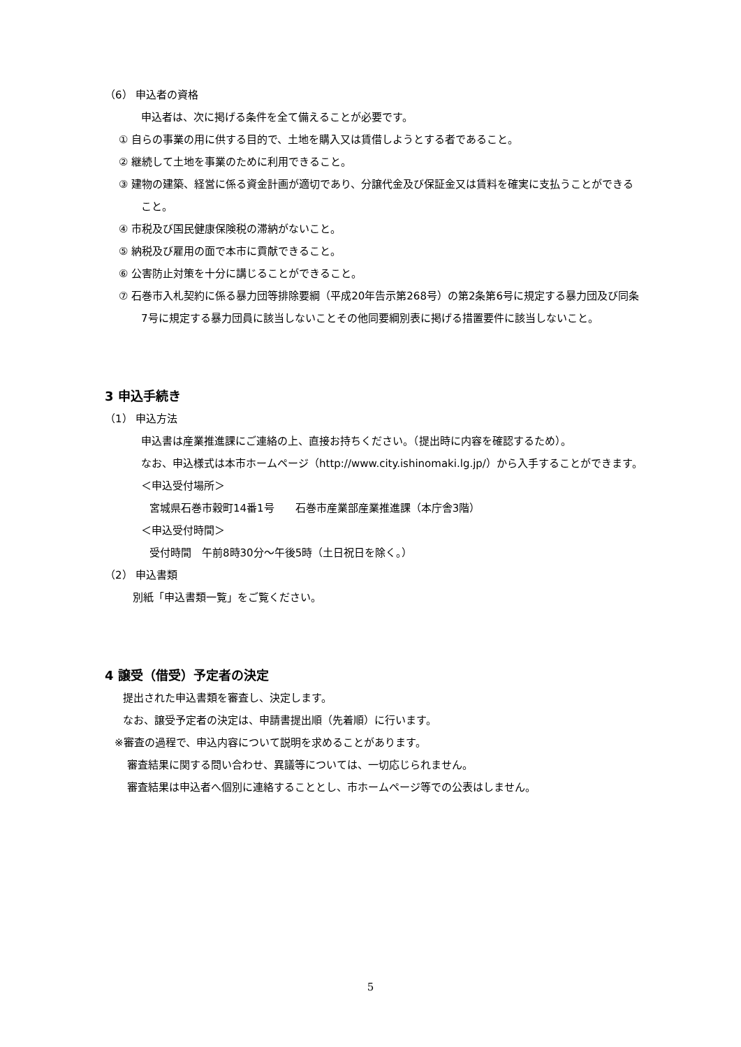（6） 申込者の資格
申込者は、次に掲げる条件を全て備えることが必要です。
① 自らの事業の用に供する目的で、土地を購入又は賃借しようとする者であること。
② 継続して土地を事業のために利用できること。
③ 建物の建築、経営に係る資金計画が適切であり、分譲代金及び保証金又は賃料を確実に支払うことができること。
④ 市税及び国民健康保険税の滞納がないこと。
⑤ 納税及び雇用の面で本市に貢献できること。
⑥ 公害防止対策を十分に講じることができること。
⑦ 石巻市入札契約に係る暴力団等排除要綱（平成20年告示第268号）の第2条第6号に規定する暴力団及び同条7号に規定する暴力団員に該当しないことその他同要綱別表に掲げる措置要件に該当しないこと。
3 申込手続き
（1） 申込方法
申込書は産業推進課にご連絡の上、直接お持ちください。（提出時に内容を確認するため）。
なお、申込様式は本市ホームページ（http://www.city.ishinomaki.lg.jp/）から入手することができます。
＜申込受付場所＞
宮城県石巻市穀町14番1号　　石巻市産業部産業推進課（本庁舎3階）
＜申込受付時間＞
受付時間　午前8時30分～午後5時（土日祝日を除く。）
（2） 申込書類
別紙「申込書類一覧」をご覧ください。
4 譲受（借受）予定者の決定
提出された申込書類を審査し、決定します。
なお、譲受予定者の決定は、申請書提出順（先着順）に行います。
※審査の過程で、申込内容について説明を求めることがあります。
審査結果に関する問い合わせ、異議等については、一切応じられません。
審査結果は申込者へ個別に連絡することとし、市ホームページ等での公表はしません。
5